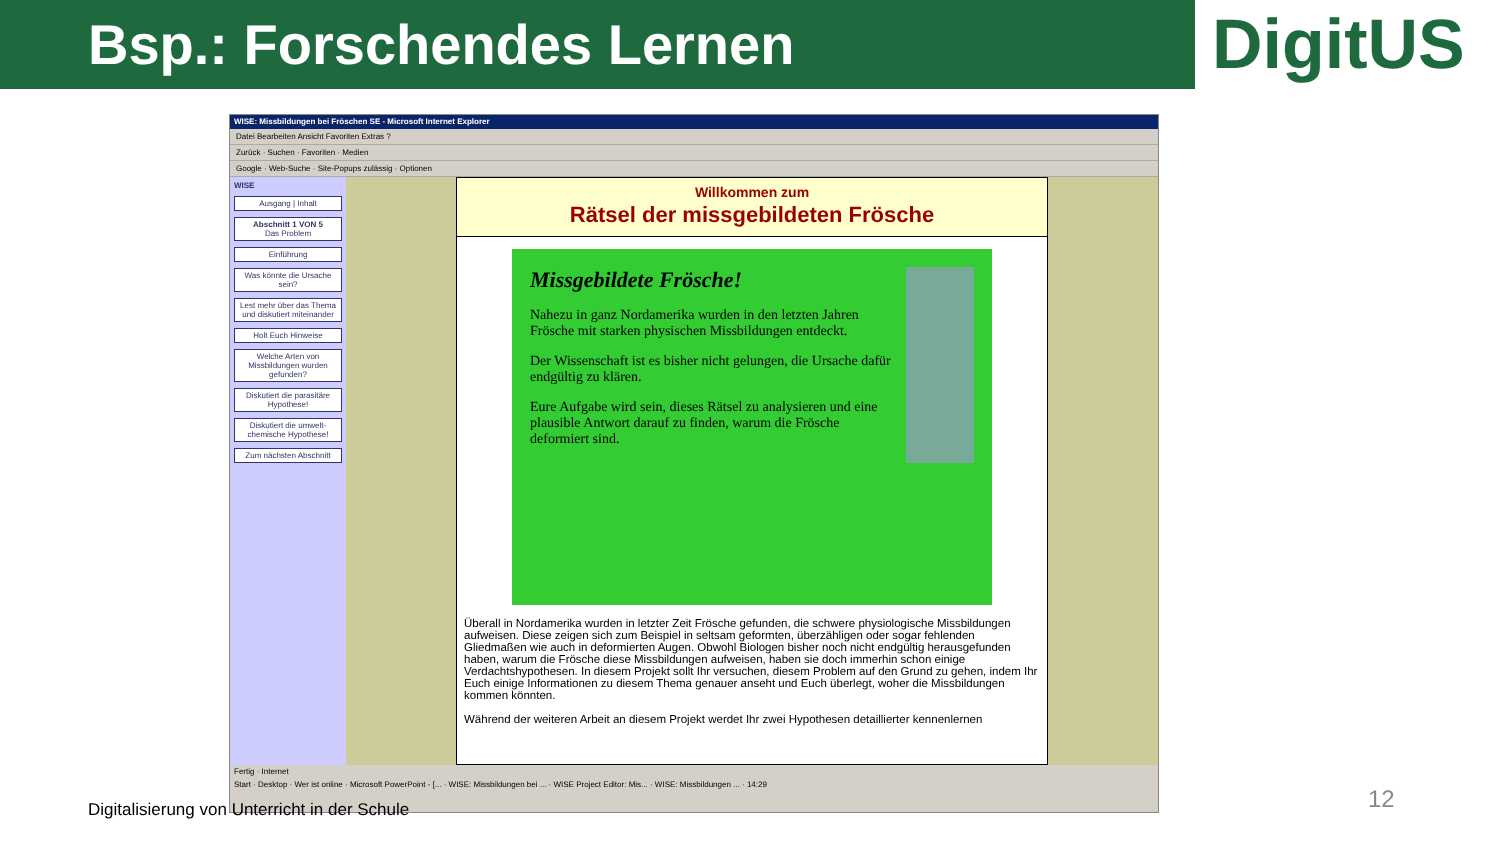Bsp.: Forschendes Lernen
DigitUS
WISE: Missbildungen bei Fröschen SE - Microsoft Internet Explorer
Datei Bearbeiten Ansicht Favoriten Extras ?
Zurück · Suchen · Favoriten · Medien
Google · Web-Suche · Site-Popups zulässig · Optionen
WISE
Ausgang | Inhalt
Abschnitt 1 VON 5
Das Problem
Einführung
Was könnte die Ursache sein?
Lest mehr über das Thema und diskutiert miteinander
Holt Euch Hinweise
Welche Arten von Missbildungen wurden gefunden?
Diskutiert die parasitäre Hypothese!
Diskutiert die umwelt-chemische Hypothese!
Zum nächsten Abschnitt
Willkommen zum
Rätsel der missgebildeten Frösche
Missgebildete Frösche!
Nahezu in ganz Nordamerika wurden in den letzten Jahren Frösche mit starken physischen Missbildungen entdeckt.
Der Wissenschaft ist es bisher nicht gelungen, die Ursache dafür endgültig zu klären.
Eure Aufgabe wird sein, dieses Rätsel zu analysieren und eine plausible Antwort darauf zu finden, warum die Frösche deformiert sind.
Überall in Nordamerika wurden in letzter Zeit Frösche gefunden, die schwere physiologische Missbildungen aufweisen. Diese zeigen sich zum Beispiel in seltsam geformten, überzähligen oder sogar fehlenden Gliedmaßen wie auch in deformierten Augen. Obwohl Biologen bisher noch nicht endgültig herausgefunden haben, warum die Frösche diese Missbildungen aufweisen, haben sie doch immerhin schon einige Verdachtshypothesen. In diesem Projekt sollt Ihr versuchen, diesem Problem auf den Grund zu gehen, indem Ihr Euch einige Informationen zu diesem Thema genauer anseht und Euch überlegt, woher die Missbildungen kommen könnten.
Während der weiteren Arbeit an diesem Projekt werdet Ihr zwei Hypothesen detaillierter kennenlernen
Fertig · Internet
Start · Desktop · Wer ist online · Microsoft PowerPoint - [... · WISE: Missbildungen bei ... · WISE Project Editor: Mis... · WISE: Missbildungen ... · 14:29
Digitalisierung von Unterricht in der Schule
12